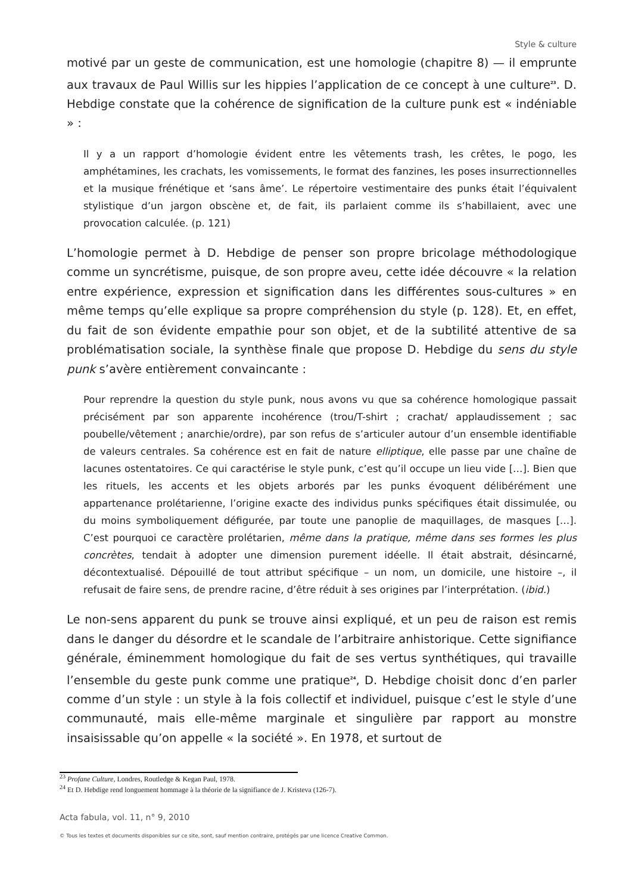Style & culture
motivé par un geste de communication, est une homologie (chapitre 8) — il emprunte aux travaux de Paul Willis sur les hippies l’application de ce concept à une culture<sup>23</sup>. D. Hebdige constate que la cohérence de signification de la culture punk est « indéniable » :
Il y a un rapport d’homologie évident entre les vêtements trash, les crêtes, le pogo, les amphétamines, les crachats, les vomissements, le format des fanzines, les poses insurrectionnelles et la musique frénétique et ‘sans âme’. Le répertoire vestimentaire des punks était l’équivalent stylistique d’un jargon obscène et, de fait, ils parlaient comme ils s’habillaient, avec une provocation calculée. (p. 121)
L’homologie permet à D. Hebdige de penser son propre bricolage méthodologique comme un syncrétisme, puisque, de son propre aveu, cette idée découvre « la relation entre expérience, expression et signification dans les différentes sous-cultures » en même temps qu’elle explique sa propre compréhension du style (p. 128). Et, en effet, du fait de son évidente empathie pour son objet, et de la subtilité attentive de sa problématisation sociale, la synthèse finale que propose D. Hebdige du sens du style punk s’avère entièrement convaincante :
Pour reprendre la question du style punk, nous avons vu que sa cohérence homologique passait précisément par son apparente incohérence (trou/T-shirt ; crachat/ applaudissement ; sac poubelle/vêtement ; anarchie/ordre), par son refus de s’articuler autour d’un ensemble identifiable de valeurs centrales. Sa cohérence est en fait de nature elliptique, elle passe par une chaîne de lacunes ostentatoires. Ce qui caractérise le style punk, c’est qu’il occupe un lieu vide […]. Bien que les rituels, les accents et les objets arborés par les punks évoquent délibérément une appartenance prolétarienne, l’origine exacte des individus punks spécifiques était dissimulée, ou du moins symboliquement défigurée, par toute une panoplie de maquillages, de masques […]. C’est pourquoi ce caractère prolétarien, même dans la pratique, même dans ses formes les plus concrètes, tendait à adopter une dimension purement idéelle. Il était abstrait, désincarné, décontextualisé. Dépouillé de tout attribut spécifique – un nom, un domicile, une histoire –, il refusait de faire sens, de prendre racine, d’être réduit à ses origines par l’interprétation. (ibid.)
Le non-sens apparent du punk se trouve ainsi expliqué, et un peu de raison est remis dans le danger du désordre et le scandale de l’arbitraire anhistorique. Cette signifiance générale, éminemment homologique du fait de ses vertus synthétiques, qui travaille l’ensemble du geste punk comme une pratique<sup>24</sup>, D. Hebdige choisit donc d’en parler comme d’un style : un style à la fois collectif et individuel, puisque c’est le style d’une communauté, mais elle-même marginale et singulière par rapport au monstre insaisissable qu’on appelle « la société ». En 1978, et surtout de
<sup>23</sup> Profane Culture, Londres, Routledge & Kegan Paul, 1978.
<sup>24</sup> Et D. Hebdige rend longuement hommage à la théorie de la signifiance de J. Kristeva (126-7).
Acta fabula, vol. 11, n° 9, 2010
© Tous les textes et documents disponibles sur ce site, sont, sauf mention contraire, protégés par une licence Creative Common.